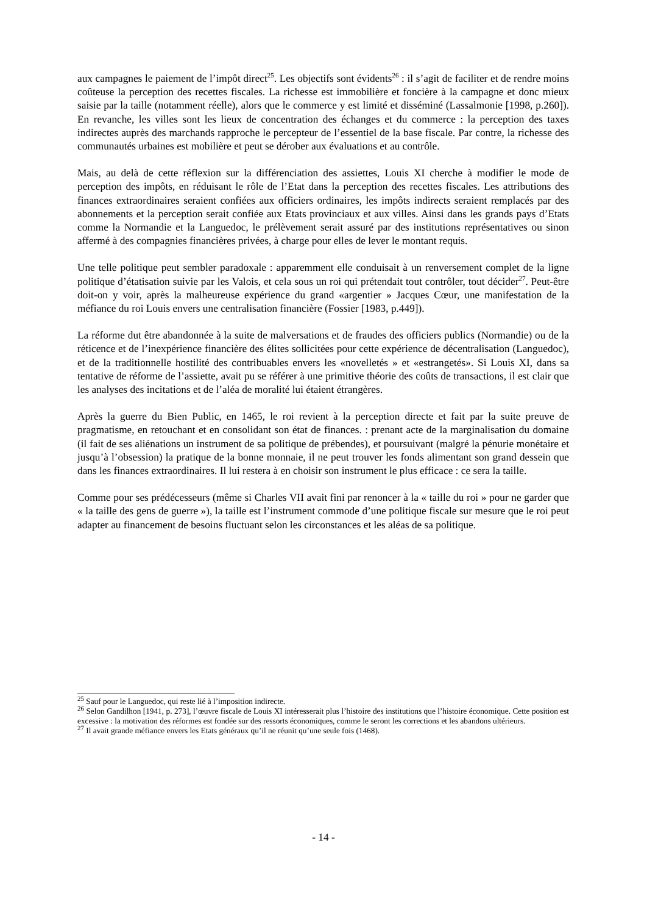aux campagnes le paiement de l’impôt direct<sup>25</sup>. Les objectifs sont évidents<sup>26</sup> : il s’agit de faciliter et de rendre moins coûteuse la perception des recettes fiscales. La richesse est immobilière et foncière à la campagne et donc mieux saisie par la taille (notamment réelle), alors que le commerce y est limité et disséminé (Lassalmonie [1998, p.260]). En revanche, les villes sont les lieux de concentration des échanges et du commerce : la perception des taxes indirectes auprès des marchands rapproche le percepteur de l’essentiel de la base fiscale. Par contre, la richesse des communautés urbaines est mobilière et peut se dérober aux évaluations et au contrôle.
Mais, au delà de cette réflexion sur la différenciation des assiettes, Louis XI cherche à modifier le mode de perception des impôts, en réduisant le rôle de l’Etat dans la perception des recettes fiscales. Les attributions des finances extraordinaires seraient confiées aux officiers ordinaires, les impôts indirects seraient remplacés par des abonnements et la perception serait confiée aux Etats provinciaux et aux villes. Ainsi dans les grands pays d’Etats comme la Normandie et la Languedoc, le prélèvement serait assuré par des institutions représentatives ou sinon affermé à des compagnies financières privées, à charge pour elles de lever le montant requis.
Une telle politique peut sembler paradoxale : apparemment elle conduisait à un renversement complet de la ligne politique d’étatisation suivie par les Valois, et cela sous un roi qui prétendait tout contrôler, tout décider<sup>27</sup>. Peut-être doit-on y voir, après la malheureuse expérience du grand «argentier » Jacques Cœur, une manifestation de la méfiance du roi Louis envers une centralisation financière (Fossier [1983, p.449]).
La réforme dut être abandonnée à la suite de malversations et de fraudes des officiers publics (Normandie) ou de la réticence et de l’inexpérience financière des élites sollicitées pour cette expérience de décentralisation (Languedoc), et de la traditionnelle hostilité des contribuables envers les «novelletés » et «estrangetés». Si Louis XI, dans sa tentative de réforme de l’assiette, avait pu se référer à une primitive théorie des coûts de transactions, il est clair que les analyses des incitations et de l’aléa de moralité lui étaient étrangères.
Après la guerre du Bien Public, en 1465, le roi revient à la perception directe et fait par la suite preuve de pragmatisme, en retouchant et en consolidant son état de finances. : prenant acte de la marginalisation du domaine (il fait de ses aliénations un instrument de sa politique de prébendes), et poursuivant (malgré la pénurie monétaire et jusqu’à l’obsession) la pratique de la bonne monnaie, il ne peut trouver les fonds alimentant son grand dessein que dans les finances extraordinaires. Il lui restera à en choisir son instrument le plus efficace : ce sera la taille.
Comme pour ses prédécesseurs (même si Charles VII avait fini par renoncer à la « taille du roi » pour ne garder que « la taille des gens de guerre »), la taille est l’instrument commode d’une politique fiscale sur mesure que le roi peut adapter au financement de besoins fluctuant selon les circonstances et les aléas de sa politique.
<sup>25</sup> Sauf pour le Languedoc, qui reste lié à l’imposition indirecte.
<sup>26</sup> Selon Gandilhon [1941, p. 273], l’œuvre fiscale de Louis XI intéresserait plus l’histoire des institutions que l’histoire économique. Cette position est excessive : la motivation des réformes est fondée sur des ressorts économiques, comme le seront les corrections et les abandons ultérieurs.
<sup>27</sup> Il avait grande méfiance envers les Etats généraux qu’il ne réunit qu’une seule fois (1468).
- 14 -